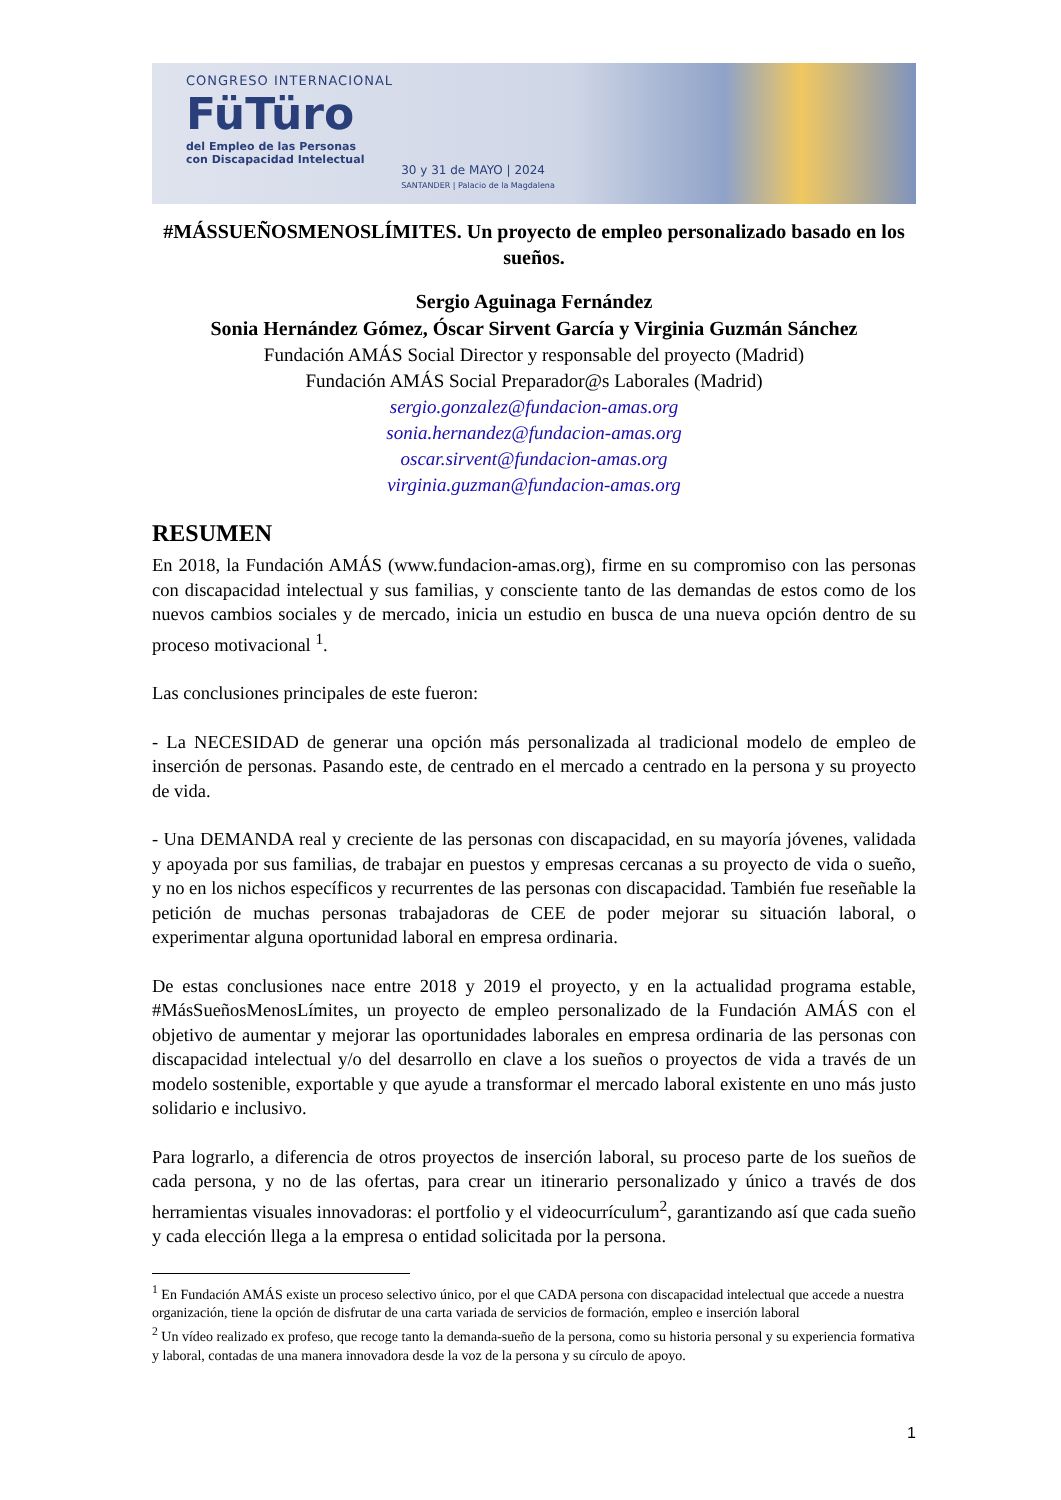CONGRESO INTERNACIONAL
FüTüro
del Empleo de las Personas
con Discapacidad Intelectual
30 y 31 de MAYO | 2024
SANTANDER | Palacio de la Magdalena
#MÁSSUEÑOSMENOSLÍMITES. Un proyecto de empleo personalizado basado en los sueños.
Sergio Aguinaga Fernández
Sonia Hernández Gómez, Óscar Sirvent García y Virginia Guzmán Sánchez
Fundación AMÁS Social Director y responsable del proyecto (Madrid)
Fundación AMÁS Social Preparador@s Laborales (Madrid)
sergio.gonzalez@fundacion-amas.org
sonia.hernandez@fundacion-amas.org
oscar.sirvent@fundacion-amas.org
virginia.guzman@fundacion-amas.org
RESUMEN
En 2018, la Fundación AMÁS (www.fundacion-amas.org), firme en su compromiso con las personas con discapacidad intelectual y sus familias, y consciente tanto de las demandas de estos como de los nuevos cambios sociales y de mercado, inicia un estudio en busca de una nueva opción dentro de su proceso motivacional <sup>1</sup>.
Las conclusiones principales de este fueron:
- La NECESIDAD de generar una opción más personalizada al tradicional modelo de empleo de inserción de personas. Pasando este, de centrado en el mercado a centrado en la persona y su proyecto de vida.
- Una DEMANDA real y creciente de las personas con discapacidad, en su mayoría jóvenes, validada y apoyada por sus familias, de trabajar en puestos y empresas cercanas a su proyecto de vida o sueño, y no en los nichos específicos y recurrentes de las personas con discapacidad. También fue reseñable la petición de muchas personas trabajadoras de CEE de poder mejorar su situación laboral, o experimentar alguna oportunidad laboral en empresa ordinaria.
De estas conclusiones nace entre 2018 y 2019 el proyecto, y en la actualidad programa estable, #MásSueñosMenosLímites, un proyecto de empleo personalizado de la Fundación AMÁS con el objetivo de aumentar y mejorar las oportunidades laborales en empresa ordinaria de las personas con discapacidad intelectual y/o del desarrollo en clave a los sueños o proyectos de vida a través de un modelo sostenible, exportable y que ayude a transformar el mercado laboral existente en uno más justo solidario e inclusivo.
Para lograrlo, a diferencia de otros proyectos de inserción laboral, su proceso parte de los sueños de cada persona, y no de las ofertas, para crear un itinerario personalizado y único a través de dos herramientas visuales innovadoras: el portfolio y el videocurrículum<sup>2</sup>, garantizando así que cada sueño y cada elección llega a la empresa o entidad solicitada por la persona.
<sup>1</sup> En Fundación AMÁS existe un proceso selectivo único, por el que CADA persona con discapacidad intelectual que accede a nuestra organización, tiene la opción de disfrutar de una carta variada de servicios de formación, empleo e inserción laboral
<sup>2</sup> Un vídeo realizado ex profeso, que recoge tanto la demanda-sueño de la persona, como su historia personal y su experiencia formativa y laboral, contadas de una manera innovadora desde la voz de la persona y su círculo de apoyo.
1